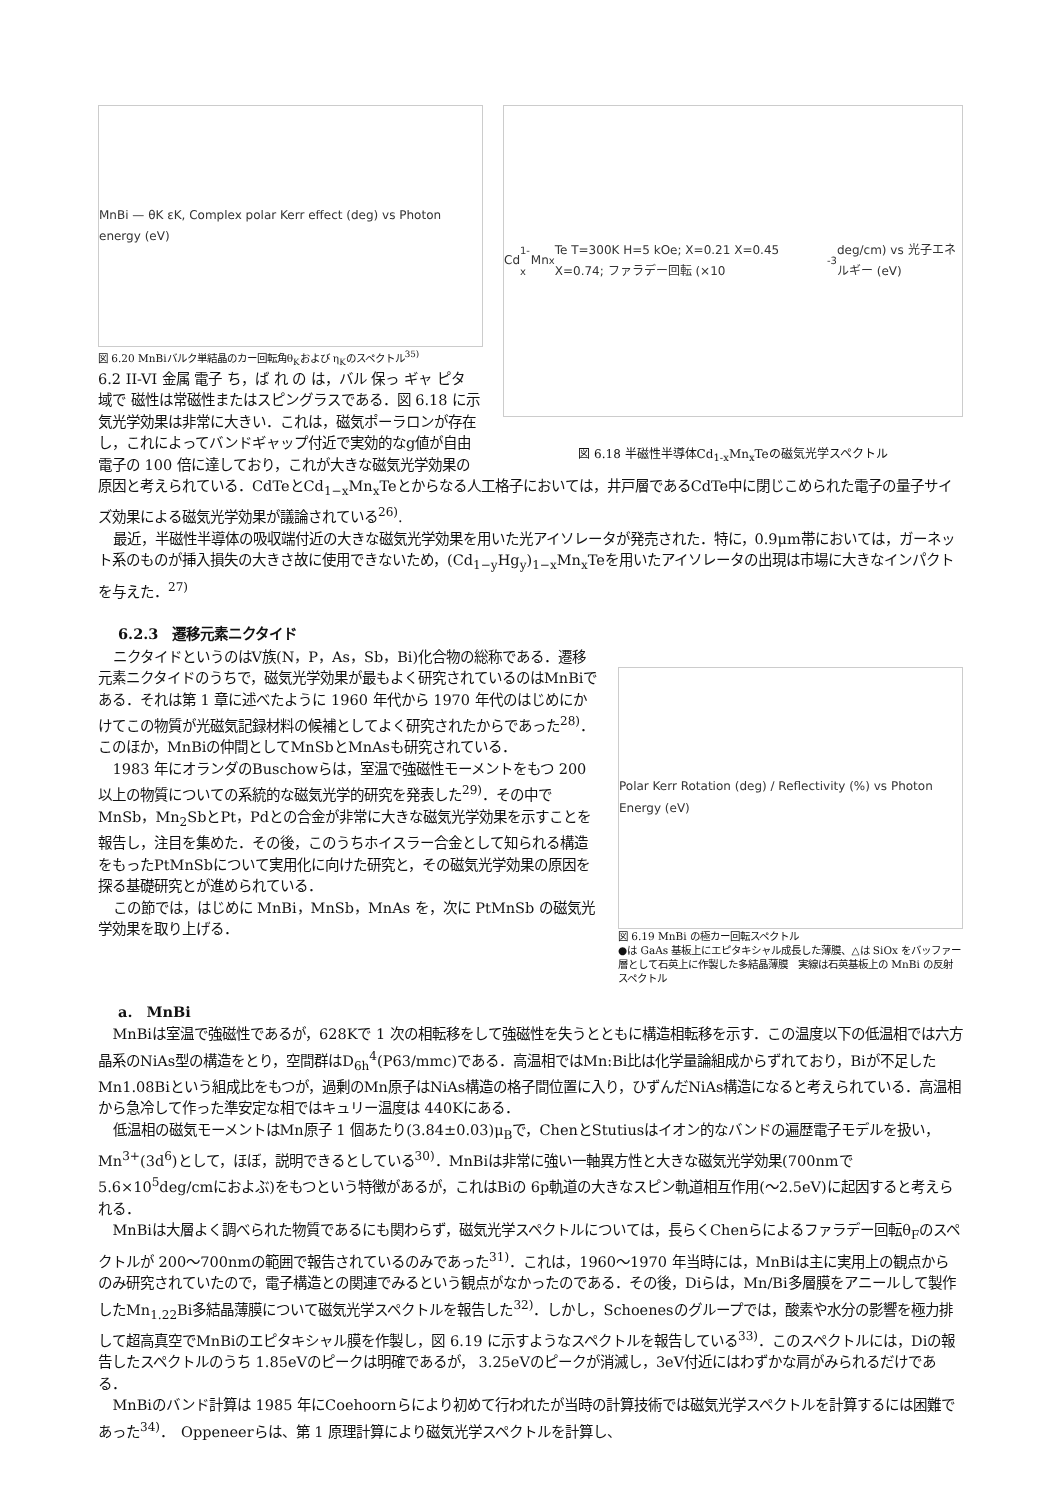MnBi — θK εK, Complex polar Kerr effect (deg) vs Photon energy (eV)
図 6.20 MnBiバルク単結晶のカー回転角θ<sub>K</sub>および η<sub>K</sub>のスペクトル<sup>35)</sup>
6.2 II-VI 金属 電子 ち，ば れ の は，バル 保っ ギャ ピタ 域で 磁性は常磁性またはスピングラスである．図 6.18 に示 気光学効果は非常に大きい．これは，磁気ポーラロンが存在し，これによってバンドギャップ付近で実効的なg値が自由電子の 100 倍に達しており，これが大きな磁気光学効果の
Cd<sub>1-x</sub>Mn<sub>x</sub>Te T=300K H=5 kOe; X=0.21 X=0.45 X=0.74; ファラデー回転 (×10<sup>-3</sup> deg/cm) vs 光子エネルギー (eV)
図 6.18 半磁性半導体Cd<sub>1-x</sub>Mn<sub>x</sub>Teの磁気光学スペクトル
原因と考えられている．CdTeとCd<sub>1−x</sub>Mn<sub>x</sub>Teとからなる人工格子においては，井戸層であるCdTe中に閉じこめられた電子の量子サイズ効果による磁気光学効果が議論されている<sup>26)</sup>.
最近，半磁性半導体の吸収端付近の大きな磁気光学効果を用いた光アイソレータが発売された．特に，0.9μm帯においては，ガーネット系のものが挿入損失の大きさ故に使用できないため，(Cd<sub>1−y</sub>Hg<sub>y</sub>)<sub>1−x</sub>Mn<sub>x</sub>Teを用いたアイソレータの出現は市場に大きなインパクトを与えた．<sup>27)</sup>
6.2.3　遷移元素ニクタイド
ニクタイドというのはV族(N，P，As，Sb，Bi)化合物の総称である．遷移元素ニクタイドのうちで，磁気光学効果が最もよく研究されているのはMnBiである．それは第 1 章に述べたように 1960 年代から 1970 年代のはじめにかけてこの物質が光磁気記録材料の候補としてよく研究されたからであった<sup>28)</sup>．このほか，MnBiの仲間としてMnSbとMnAsも研究されている．
1983 年にオランダのBuschowらは，室温で強磁性モーメントをもつ 200 以上の物質についての系統的な磁気光学的研究を発表した<sup>29)</sup>．その中でMnSb，Mn<sub>2</sub>SbとPt，Pdとの合金が非常に大きな磁気光学効果を示すことを報告し，注目を集めた．その後，このうちホイスラー合金として知られる構造をもったPtMnSbについて実用化に向けた研究と，その磁気光学効果の原因を探る基礎研究とが進められている．
この節では，はじめに MnBi，MnSb，MnAs を，次に PtMnSb の磁気光学効果を取り上げる．
Polar Kerr Rotation (deg) / Reflectivity (%) vs Photon Energy (eV)
図 6.19 MnBi の極カー回転スペクトル
●は GaAs 基板上にエピタキシャル成長した薄膜、△は SiOx をバッファー層として石英上に作製した多結晶薄膜　実線は石英基板上の MnBi の反射スペクトル
a.　MnBi
MnBiは室温で強磁性であるが，628Kで 1 次の相転移をして強磁性を失うとともに構造相転移を示す．この温度以下の低温相では六方晶系のNiAs型の構造をとり，空間群はD<sub>6h</sub><sup>4</sup>(P63/mmc)である．高温相ではMn:Bi比は化学量論組成からずれており，Biが不足したMn1.08Biという組成比をもつが，過剰のMn原子はNiAs構造の格子間位置に入り，ひずんだNiAs構造になると考えられている．高温相から急冷して作った準安定な相ではキュリー温度は 440Kにある．
低温相の磁気モーメントはMn原子 1 個あたり(3.84±0.03)μ<sub>B</sub>で，ChenとStutiusはイオン的なバンドの遍歴電子モデルを扱い，Mn<sup>3+</sup>(3d<sup>6</sup>)として，ほぼ，説明できるとしている<sup>30)</sup>．MnBiは非常に強い一軸異方性と大きな磁気光学効果(700nmで 5.6×10<sup>5</sup>deg/cmにおよぶ)をもつという特徴があるが，これはBiの 6p軌道の大きなスピン軌道相互作用(〜2.5eV)に起因すると考えられる．
MnBiは大層よく調べられた物質であるにも関わらず，磁気光学スペクトルについては，長らくChenらによるファラデー回転θ<sub>F</sub>のスペクトルが 200〜700nmの範囲で報告されているのみであった<sup>31)</sup>．これは，1960〜1970 年当時には，MnBiは主に実用上の観点からのみ研究されていたので，電子構造との関連でみるという観点がなかったのである．その後，Diらは，Mn/Bi多層膜をアニールして製作したMn<sub>1.22</sub>Bi多結晶薄膜について磁気光学スペクトルを報告した<sup>32)</sup>．しかし，Schoenesのグループでは，酸素や水分の影響を極力排して超高真空でMnBiのエピタキシャル膜を作製し，図 6.19 に示すようなスペクトルを報告している<sup>33)</sup>．このスペクトルには，Diの報告したスペクトルのうち 1.85eVのピークは明確であるが， 3.25eVのピークが消滅し，3eV付近にはわずかな肩がみられるだけである．
MnBiのバンド計算は 1985 年にCoehoornらにより初めて行われたが当時の計算技術では磁気光学スペクトルを計算するには困難であった<sup>34)</sup>．　Oppeneerらは、第 1 原理計算により磁気光学スペクトルを計算し、